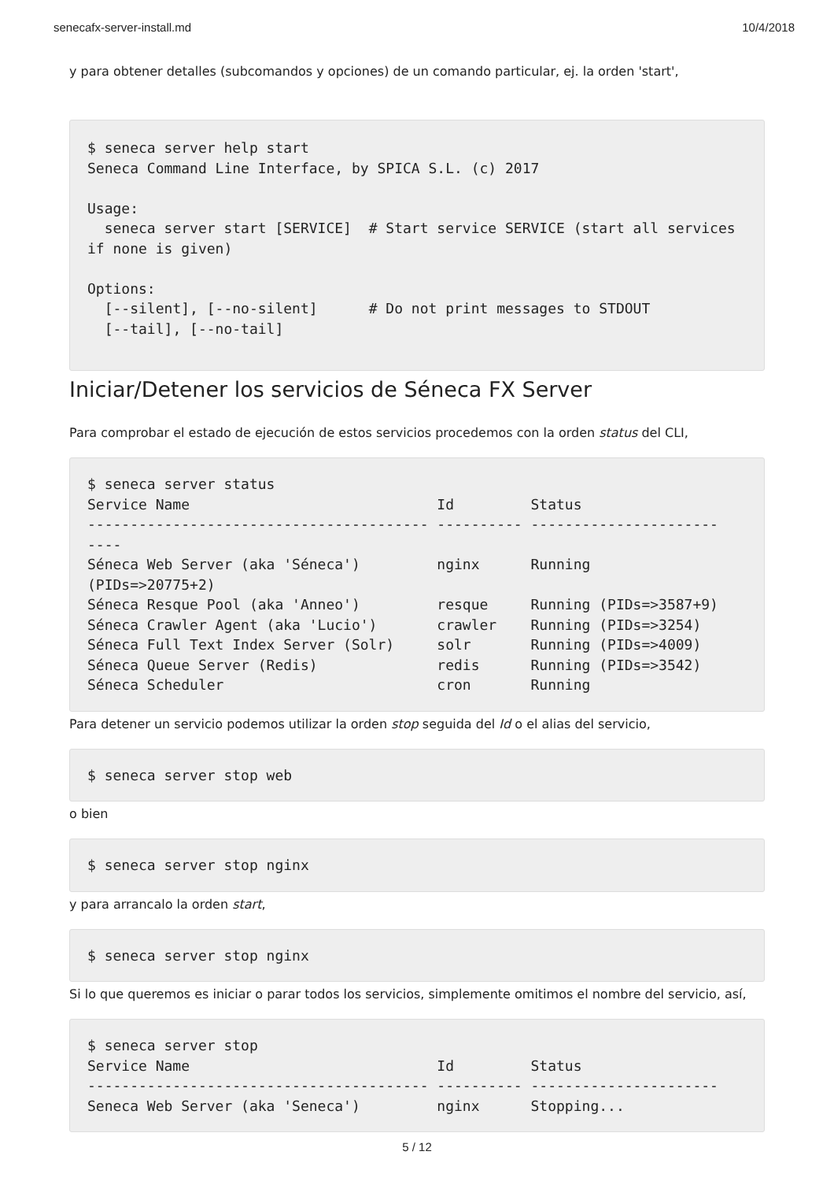senecafx-server-install.md 10/4/2018
y para obtener detalles (subcomandos y opciones) de un comando particular, ej. la orden 'start',
$ seneca server help start
Seneca Command Line Interface, by SPICA S.L. (c) 2017

Usage:
  seneca server start [SERVICE]  # Start service SERVICE (start all services if none is given)

Options:
  [--silent], [--no-silent]      # Do not print messages to STDOUT
  [--tail], [--no-tail]
Iniciar/Detener los servicios de Séneca FX Server
Para comprobar el estado de ejecución de estos servicios procedemos con la orden status del CLI,
$ seneca server status
Service Name                             Id         Status
---------------------------------------- ---------- ----------------------
----
Séneca Web Server (aka 'Séneca')         nginx      Running
(PIDs=>20775+2)
Séneca Resque Pool (aka 'Anneo')         resque     Running (PIDs=>3587+9)
Séneca Crawler Agent (aka 'Lucio')       crawler    Running (PIDs=>3254)
Séneca Full Text Index Server (Solr)     solr       Running (PIDs=>4009)
Séneca Queue Server (Redis)              redis      Running (PIDs=>3542)
Séneca Scheduler                         cron       Running
Para detener un servicio podemos utilizar la orden stop seguida del Id o el alias del servicio,
$ seneca server stop web
o bien
$ seneca server stop nginx
y para arrancalo la orden start,
$ seneca server stop nginx
Si lo que queremos es iniciar o parar todos los servicios, simplemente omitimos el nombre del servicio, así,
$ seneca server stop
Service Name                             Id         Status
---------------------------------------- ---------- ----------------------
Seneca Web Server (aka 'Seneca')         nginx      Stopping...
5 / 12